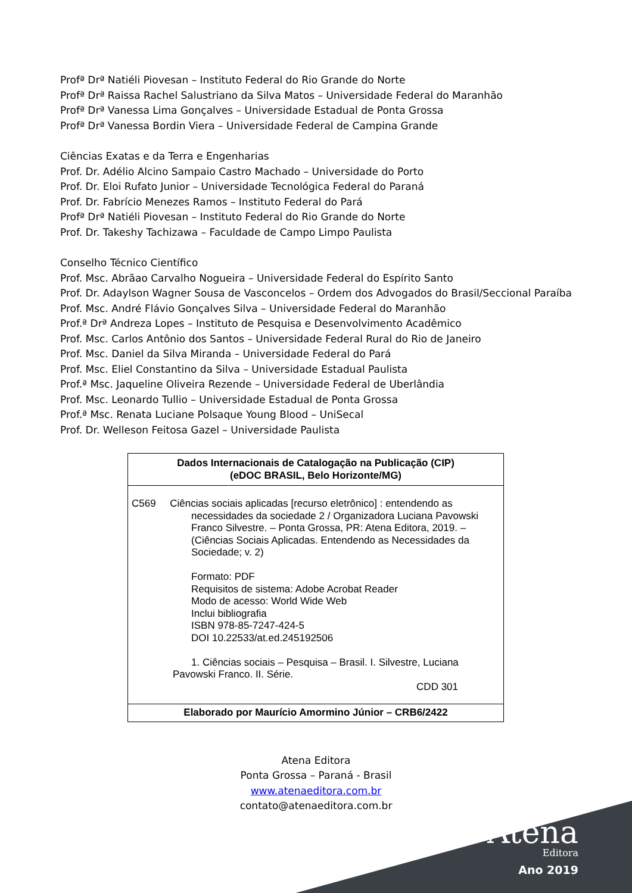Profª Drª Natiéli Piovesan – Instituto Federal do Rio Grande do Norte
Profª Drª Raissa Rachel Salustriano da Silva Matos – Universidade Federal do Maranhão
Profª Drª Vanessa Lima Gonçalves – Universidade Estadual de Ponta Grossa
Profª Drª Vanessa Bordin Viera – Universidade Federal de Campina Grande
Ciências Exatas e da Terra e Engenharias
Prof. Dr. Adélio Alcino Sampaio Castro Machado – Universidade do Porto
Prof. Dr. Eloi Rufato Junior – Universidade Tecnológica Federal do Paraná
Prof. Dr. Fabrício Menezes Ramos – Instituto Federal do Pará
Profª Drª Natiéli Piovesan – Instituto Federal do Rio Grande do Norte
Prof. Dr. Takeshy Tachizawa – Faculdade de Campo Limpo Paulista
Conselho Técnico Científico
Prof. Msc. Abrãao Carvalho Nogueira – Universidade Federal do Espírito Santo
Prof. Dr. Adaylson Wagner Sousa de Vasconcelos – Ordem dos Advogados do Brasil/Seccional Paraíba
Prof. Msc. André Flávio Gonçalves Silva – Universidade Federal do Maranhão
Prof.ª Drª Andreza Lopes – Instituto de Pesquisa e Desenvolvimento Acadêmico
Prof. Msc. Carlos Antônio dos Santos – Universidade Federal Rural do Rio de Janeiro
Prof. Msc. Daniel da Silva Miranda – Universidade Federal do Pará
Prof. Msc. Eliel Constantino da Silva – Universidade Estadual Paulista
Prof.ª Msc. Jaqueline Oliveira Rezende – Universidade Federal de Uberlândia
Prof. Msc. Leonardo Tullio – Universidade Estadual de Ponta Grossa
Prof.ª Msc. Renata Luciane Polsaque Young Blood – UniSecal
Prof. Dr. Welleson Feitosa Gazel – Universidade Paulista
Dados Internacionais de Catalogação na Publicação (CIP)
(eDOC BRASIL, Belo Horizonte/MG)
C569 Ciências sociais aplicadas [recurso eletrônico] : entendendo as
necessidades da sociedade 2 / Organizadora Luciana Pavowski Franco Silvestre. – Ponta Grossa, PR: Atena Editora, 2019. – (Ciências Sociais Aplicadas. Entendendo as Necessidades da Sociedade; v. 2)
Formato: PDF
Requisitos de sistema: Adobe Acrobat Reader
Modo de acesso: World Wide Web
Inclui bibliografia
ISBN 978-85-7247-424-5
DOI 10.22533/at.ed.245192506
1. Ciências sociais – Pesquisa – Brasil. I. Silvestre, Luciana
Pavowski Franco. II. Série.
CDD 301
Elaborado por Maurício Amormino Júnior – CRB6/2422
Atena Editora
Ponta Grossa – Paraná - Brasil
www.atenaeditora.com.br
contato@atenaeditora.com.br
Atena
Editora
Ano 2019